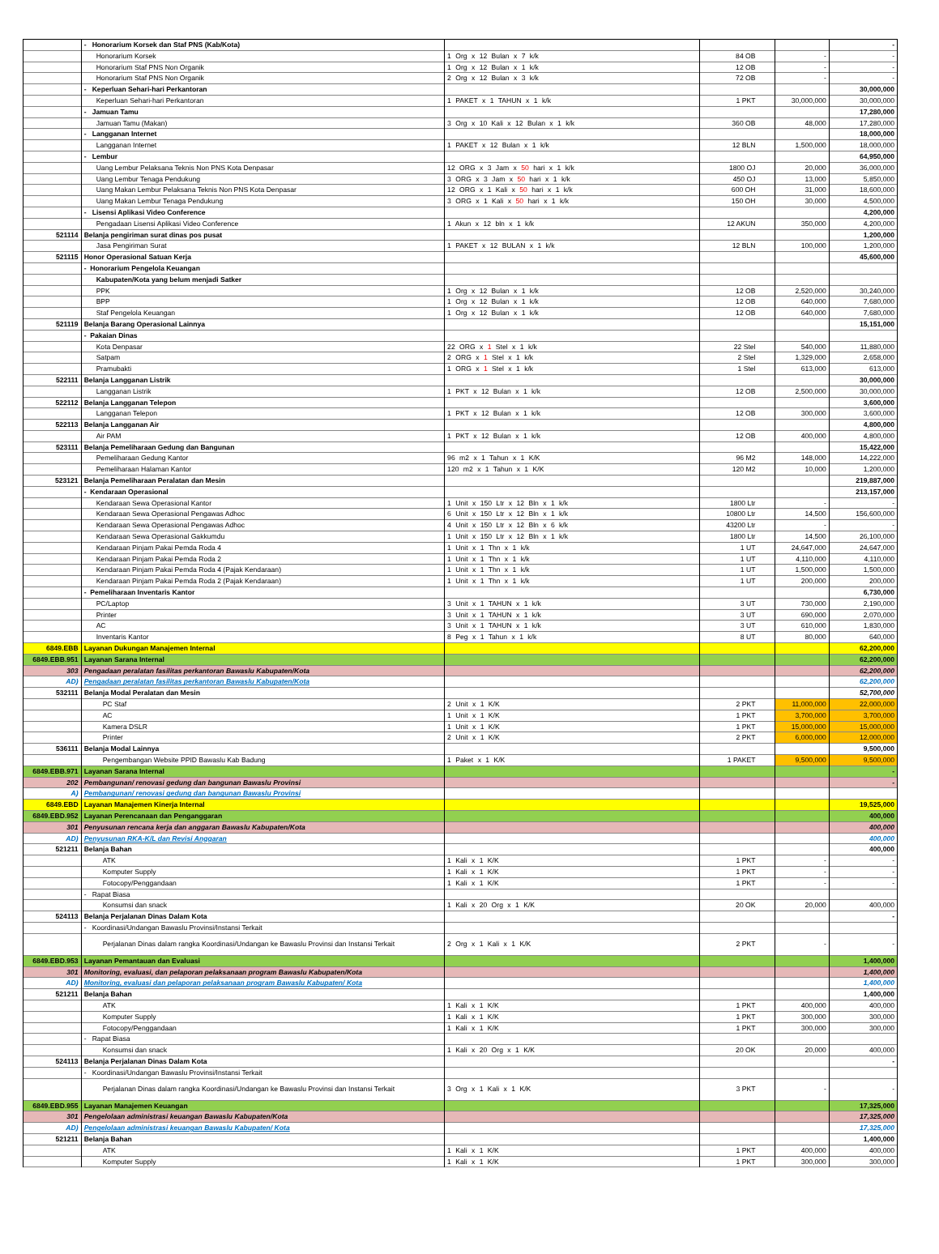| | - Honorarium Korsek dan Staf PNS (Kab/Kota) | | | | - |
| | Honorarium Korsek | 1 Org x 12 Bulan x 7 k/k | 84 OB | - | - |
| | Honorarium Staf PNS Non Organik | 1 Org x 12 Bulan x 1 k/k | 12 OB | - | - |
| | Honorarium Staf PNS Non Organik | 2 Org x 12 Bulan x 3 k/k | 72 OB | - | - |
| | - Keperluan Sehari-hari Perkantoran | | | | 30,000,000 |
| | Keperluan Sehari-hari Perkantoran | 1 PAKET x 1 TAHUN x 1 k/k | 1 PKT | 30,000,000 | 30,000,000 |
| | - Jamuan Tamu | | | | 17,280,000 |
| | Jamuan Tamu (Makan) | 3 Org x 10 Kali x 12 Bulan x 1 k/k | 360 OB | 48,000 | 17,280,000 |
| | - Langganan Internet | | | | 18,000,000 |
| | Langganan Internet | 1 PAKET x 12 Bulan x 1 k/k | 12 BLN | 1,500,000 | 18,000,000 |
| | - Lembur | | | | 64,950,000 |
| | Uang Lembur Pelaksana Teknis Non PNS Kota Denpasar | 12 ORG x 3 Jam x 50 hari x 1 k/k | 1800 OJ | 20,000 | 36,000,000 |
| | Uang Lembur Tenaga Pendukung | 3 ORG x 3 Jam x 50 hari x 1 k/k | 450 OJ | 13,000 | 5,850,000 |
| | Uang Makan Lembur Pelaksana Teknis Non PNS Kota Denpasar | 12 ORG x 1 Kali x 50 hari x 1 k/k | 600 OH | 31,000 | 18,600,000 |
| | Uang Makan Lembur Tenaga Pendukung | 3 ORG x 1 Kali x 50 hari x 1 k/k | 150 OH | 30,000 | 4,500,000 |
| | - Lisensi Aplikasi Video Conference | | | | 4,200,000 |
| | Pengadaan Lisensi Aplikasi Video Conference | 1 Akun x 12 bln x 1 k/k | 12 AKUN | 350,000 | 4,200,000 |
| 521114 | Belanja pengiriman surat dinas pos pusat | | | | 1,200,000 |
| | Jasa Pengiriman Surat | 1 PAKET x 12 BULAN x 1 k/k | 12 BLN | 100,000 | 1,200,000 |
| 521115 | Honor Operasional Satuan Kerja | | | | 45,600,000 |
| | - Honorarium Pengelola Keuangan | | | | |
| | Kabupaten/Kota yang belum menjadi Satker | | | | |
| | PPK | 1 Org x 12 Bulan x 1 k/k | 12 OB | 2,520,000 | 30,240,000 |
| | BPP | 1 Org x 12 Bulan x 1 k/k | 12 OB | 640,000 | 7,680,000 |
| | Staf Pengelola Keuangan | 1 Org x 12 Bulan x 1 k/k | 12 OB | 640,000 | 7,680,000 |
| 521119 | Belanja Barang Operasional Lainnya | | | | 15,151,000 |
| | - Pakaian Dinas | | | | |
| | Kota Denpasar | 22 ORG x 1 Stel x 1 k/k | 22 Stel | 540,000 | 11,880,000 |
| | Satpam | 2 ORG x 1 Stel x 1 k/k | 2 Stel | 1,329,000 | 2,658,000 |
| | Pramubakti | 1 ORG x 1 Stel x 1 k/k | 1 Stel | 613,000 | 613,000 |
| 522111 | Belanja Langganan Listrik | | | | 30,000,000 |
| | Langganan Listrik | 1 PKT x 12 Bulan x 1 k/k | 12 OB | 2,500,000 | 30,000,000 |
| 522112 | Belanja Langganan Telepon | | | | 3,600,000 |
| | Langganan Telepon | 1 PKT x 12 Bulan x 1 k/k | 12 OB | 300,000 | 3,600,000 |
| 522113 | Belanja Langganan Air | | | | 4,800,000 |
| | Air PAM | 1 PKT x 12 Bulan x 1 k/k | 12 OB | 400,000 | 4,800,000 |
| 523111 | Belanja Pemeliharaan Gedung dan Bangunan | | | | 15,422,000 |
| | Pemeliharaan Gedung Kantor | 96 m2 x 1 Tahun x 1 K/K | 96 M2 | 148,000 | 14,222,000 |
| | Pemeliharaan Halaman Kantor | 120 m2 x 1 Tahun x 1 K/K | 120 M2 | 10,000 | 1,200,000 |
| 523121 | Belanja Pemeliharaan Peralatan dan Mesin | | | | 219,887,000 |
| | - Kendaraan Operasional | | | | 213,157,000 |
| | Kendaraan Sewa Operasional Kantor | 1 Unit x 150 Ltr x 12 Bln x 1 k/k | 1800 Ltr | - | - |
| | Kendaraan Sewa Operasional Pengawas Adhoc | 6 Unit x 150 Ltr x 12 Bln x 1 k/k | 10800 Ltr | 14,500 | 156,600,000 |
| | Kendaraan Sewa Operasional Pengawas Adhoc | 4 Unit x 150 Ltr x 12 Bln x 6 k/k | 43200 Ltr | - | - |
| | Kendaraan Sewa Operasional Gakkumdu | 1 Unit x 150 Ltr x 12 Bln x 1 k/k | 1800 Ltr | 14,500 | 26,100,000 |
| | Kendaraan Pinjam Pakai Pemda Roda 4 | 1 Unit x 1 Thn x 1 k/k | 1 UT | 24,647,000 | 24,647,000 |
| | Kendaraan Pinjam Pakai Pemda Roda 2 | 1 Unit x 1 Thn x 1 k/k | 1 UT | 4,110,000 | 4,110,000 |
| | Kendaraan Pinjam Pakai Pemda Roda 4 (Pajak Kendaraan) | 1 Unit x 1 Thn x 1 k/k | 1 UT | 1,500,000 | 1,500,000 |
| | Kendaraan Pinjam Pakai Pemda Roda 2 (Pajak Kendaraan) | 1 Unit x 1 Thn x 1 k/k | 1 UT | 200,000 | 200,000 |
| | - Pemeliharaan Inventaris Kantor | | | | 6,730,000 |
| | PC/Laptop | 3 Unit x 1 TAHUN x 1 k/k | 3 UT | 730,000 | 2,190,000 |
| | Printer | 3 Unit x 1 TAHUN x 1 k/k | 3 UT | 690,000 | 2,070,000 |
| | AC | 3 Unit x 1 TAHUN x 1 k/k | 3 UT | 610,000 | 1,830,000 |
| | Inventaris Kantor | 8 Peg x 1 Tahun x 1 k/k | 8 UT | 80,000 | 640,000 |
| 6849.EBB | Layanan Dukungan Manajemen Internal | | | | 62,200,000 |
| 6849.EBB.951 | Layanan Sarana Internal | | | | 62,200,000 |
| 303 | Pengadaan peralatan fasilitas perkantoran Bawaslu Kabupaten/Kota | | | | 62,200,000 |
| AD) | Pengadaan peralatan fasilitas perkantoran Bawaslu Kabupaten/Kota | | | | 62,200,000 |
| 532111 | Belanja Modal Peralatan dan Mesin | | | | 52,700,000 |
| | PC Staf | 2 Unit x 1 K/K | 2 PKT | 11,000,000 | 22,000,000 |
| | AC | 1 Unit x 1 K/K | 1 PKT | 3,700,000 | 3,700,000 |
| | Kamera DSLR | 1 Unit x 1 K/K | 1 PKT | 15,000,000 | 15,000,000 |
| | Printer | 2 Unit x 1 K/K | 2 PKT | 6,000,000 | 12,000,000 |
| 536111 | Belanja Modal Lainnya | | | | 9,500,000 |
| | Pengembangan Website PPID Bawaslu Kab Badung | 1 Paket x 1 K/K | 1 PAKET | 9,500,000 | 9,500,000 |
| 6849.EBB.971 | Layanan Sarana Internal | | | | - |
| 202 | Pembangunan/ renovasi gedung dan bangunan Bawaslu Provinsi | | | | - |
| A) | Pembangunan/ renovasi gedung dan bangunan Bawaslu Provinsi | | | | |
| 6849.EBD | Layanan Manajemen Kinerja Internal | | | | 19,525,000 |
| 6849.EBD.952 | Layanan Perencanaan dan Penganggaran | | | | 400,000 |
| 301 | Penyusunan rencana kerja dan anggaran Bawaslu Kabupaten/Kota | | | | 400,000 |
| AD) | Penyusunan RKA-K/L dan Revisi Anggaran | | | | 400,000 |
| 521211 | Belanja Bahan | | | | 400,000 |
| | ATK | 1 Kali x 1 K/K | 1 PKT | - | - |
| | Komputer Supply | 1 Kali x 1 K/K | 1 PKT | - | - |
| | Fotocopy/Penggandaan | 1 Kali x 1 K/K | 1 PKT | - | - |
| | - Rapat Biasa | | | | |
| | Konsumsi dan snack | 1 Kali x 20 Org x 1 K/K | 20 OK | 20,000 | 400,000 |
| 524113 | Belanja Perjalanan Dinas Dalam Kota | | | | - |
| | - Koordinasi/Undangan Bawaslu Provinsi/Instansi Terkait | | | | |
| | Perjalanan Dinas dalam rangka Koordinasi/Undangan ke Bawaslu Provinsi dan Instansi Terkait | 2 Org x 1 Kali x 1 K/K | 2 PKT | - | - |
| 6849.EBD.953 | Layanan Pemantauan dan Evaluasi | | | | 1,400,000 |
| 301 | Monitoring, evaluasi, dan pelaporan pelaksanaan program Bawaslu Kabupaten/Kota | | | | 1,400,000 |
| AD) | Monitoring, evaluasi dan pelaporan pelaksanaan program Bawaslu Kabupaten/ Kota | | | | 1,400,000 |
| 521211 | Belanja Bahan | | | | 1,400,000 |
| | ATK | 1 Kali x 1 K/K | 1 PKT | 400,000 | 400,000 |
| | Komputer Supply | 1 Kali x 1 K/K | 1 PKT | 300,000 | 300,000 |
| | Fotocopy/Penggandaan | 1 Kali x 1 K/K | 1 PKT | 300,000 | 300,000 |
| | - Rapat Biasa | | | | |
| | Konsumsi dan snack | 1 Kali x 20 Org x 1 K/K | 20 OK | 20,000 | 400,000 |
| 524113 | Belanja Perjalanan Dinas Dalam Kota | | | | - |
| | - Koordinasi/Undangan Bawaslu Provinsi/Instansi Terkait | | | | |
| | Perjalanan Dinas dalam rangka Koordinasi/Undangan ke Bawaslu Provinsi dan Instansi Terkait | 3 Org x 1 Kali x 1 K/K | 3 PKT | - | - |
| 6849.EBD.955 | Layanan Manajemen Keuangan | | | | 17,325,000 |
| 301 | Pengelolaan administrasi keuangan Bawaslu Kabupaten/Kota | | | | 17,325,000 |
| AD) | Pengelolaan administrasi keuangan Bawaslu Kabupaten/ Kota | | | | 17,325,000 |
| 521211 | Belanja Bahan | | | | 1,400,000 |
| | ATK | 1 Kali x 1 K/K | 1 PKT | 400,000 | 400,000 |
| | Komputer Supply | 1 Kali x 1 K/K | 1 PKT | 300,000 | 300,000 |